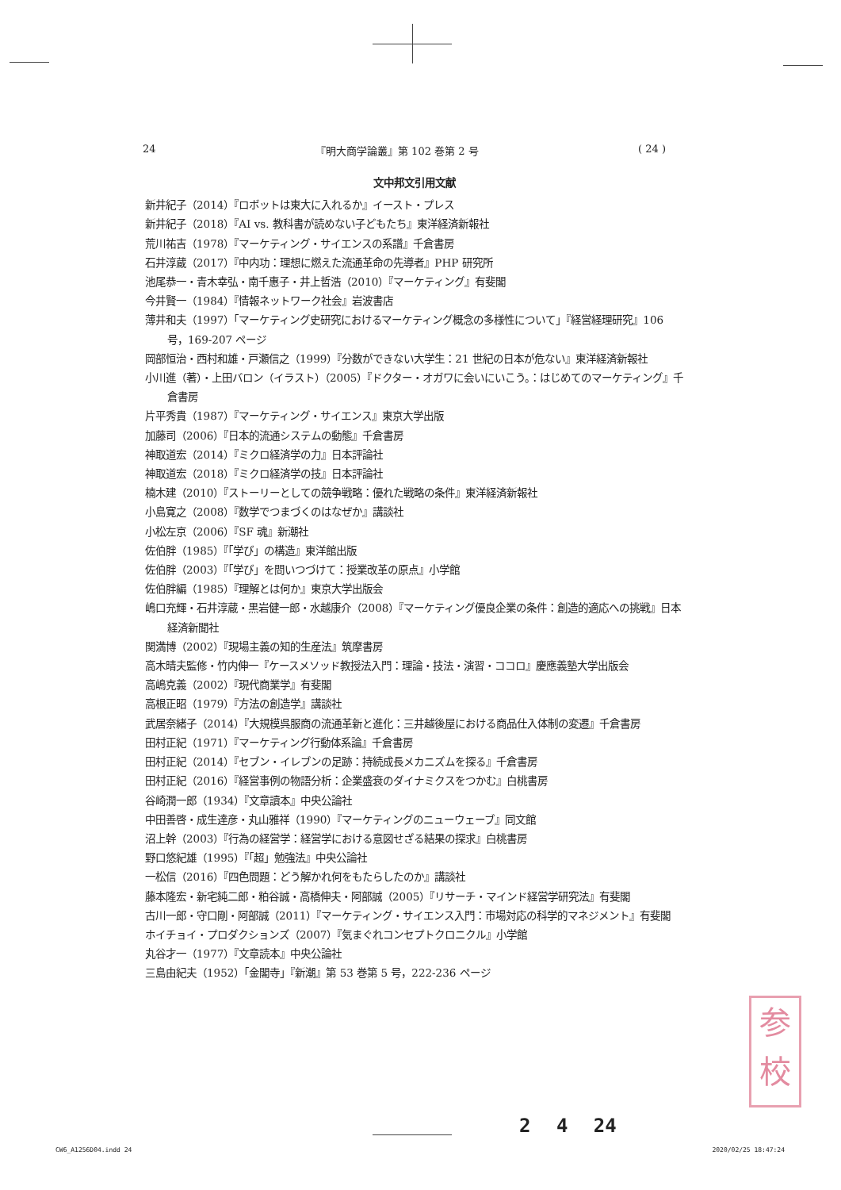24 『明大商学論叢』第 102 巻第 2 号 ( 24 )
文中邦文引用文献
新井紀子（2014）『ロボットは東大に入れるか』イースト・プレス
新井紀子（2018）『AI vs. 教科書が読めない子どもたち』東洋経済新報社
荒川祐吉（1978）『マーケティング・サイエンスの系譜』千倉書房
石井淳蔵（2017）『中内功：理想に燃えた流通革命の先導者』PHP 研究所
池尾恭一・青木幸弘・南千惠子・井上哲浩（2010）『マーケティング』有斐閣
今井賢一（1984）『情報ネットワーク社会』岩波書店
薄井和夫（1997）「マーケティング史研究におけるマーケティング概念の多様性について」『経営経理研究』106 号，169-207 ページ
岡部恒治・西村和雄・戸瀬信之（1999）『分数ができない大学生：21 世紀の日本が危ない』東洋経済新報社
小川進（著）・上田バロン（イラスト）（2005）『ドクター・オガワに会いにいこう。：はじめてのマーケティング』千倉書房
片平秀貴（1987）『マーケティング・サイエンス』東京大学出版
加藤司（2006）『日本的流通システムの動態』千倉書房
神取道宏（2014）『ミクロ経済学の力』日本評論社
神取道宏（2018）『ミクロ経済学の技』日本評論社
楠木建（2010）『ストーリーとしての競争戦略：優れた戦略の条件』東洋経済新報社
小島寛之（2008）『数学でつまづくのはなぜか』講談社
小松左京（2006）『SF 魂』新潮社
佐伯胖（1985）『「学び」の構造』東洋館出版
佐伯胖（2003）『「学び」を問いつづけて：授業改革の原点』小学館
佐伯胖編（1985）『理解とは何か』東京大学出版会
嶋口充輝・石井淳蔵・黒岩健一郎・水越康介（2008）『マーケティング優良企業の条件：創造的適応への挑戦』日本経済新聞社
関満博（2002）『現場主義の知的生産法』筑摩書房
高木晴夫監修・竹内伸一『ケースメソッド教授法入門：理論・技法・演習・ココロ』慶應義塾大学出版会
高嶋克義（2002）『現代商業学』有斐閣
高根正昭（1979）『方法の創造学』講談社
武居奈緒子（2014）『大規模呉服商の流通革新と進化：三井越後屋における商品仕入体制の変遷』千倉書房
田村正紀（1971）『マーケティング行動体系論』千倉書房
田村正紀（2014）『セブン・イレブンの足跡：持続成長メカニズムを探る』千倉書房
田村正紀（2016）『経営事例の物語分析：企業盛衰のダイナミクスをつかむ』白桃書房
谷崎潤一郎（1934）『文章讀本』中央公論社
中田善啓・成生達彦・丸山雅祥（1990）『マーケティングのニューウェーブ』同文館
沼上幹（2003）『行為の経営学：経営学における意図せざる結果の探求』白桃書房
野口悠紀雄（1995）『「超」勉強法』中央公論社
一松信（2016）『四色問題：どう解かれ何をもたらしたのか』講談社
藤本隆宏・新宅純二郎・粕谷誠・高橋伸夫・阿部誠（2005）『リサーチ・マインド経営学研究法』有斐閣
古川一郎・守口剛・阿部誠（2011）『マーケティング・サイエンス入門：市場対応の科学的マネジメント』有斐閣
ホイチョイ・プロダクションズ（2007）『気まぐれコンセプトクロニクル』小学館
丸谷才一（1977）『文章読本』中央公論社
三島由紀夫（1952）「金閣寺」『新潮』第 53 巻第 5 号，222-236 ページ
参
校
2 4 24
CW6_A1256D04.indd 24 2020/02/25 18:47:24